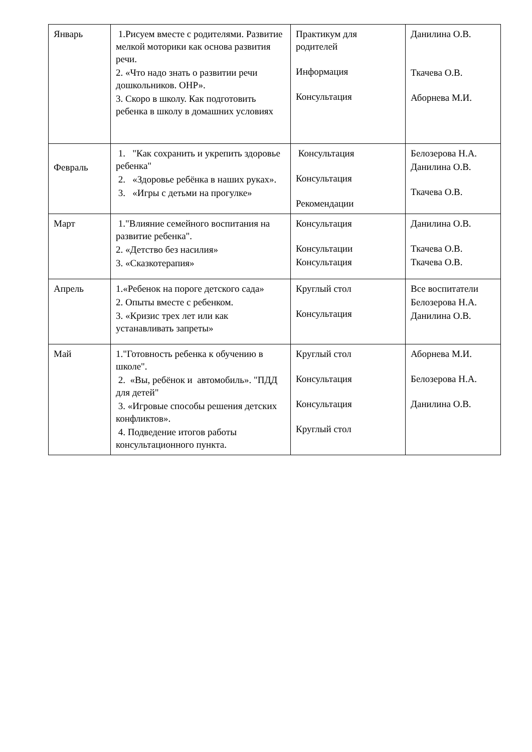| Январь | 1.Рисуем вместе с родителями. Развитие мелкой моторики как основа развития речи. 2. «Что надо знать о развитии речи дошкольников. ОНР». 3. Скоро в школу. Как подготовить ребенка в школу в домашних условиях | Практикум для родителей Информация Консультация | Данилина О.В. Ткачева О.В. Аборнева М.И. |
| Февраль | 1. "Как сохранить и укрепить здоровье ребенка" 2. «Здоровье ребёнка в наших руках». 3. «Игры с детьми на прогулке» | Консультация Консультация Рекомендации | Белозерова Н.А. Данилина О.В. Ткачева О.В. |
| Март | 1."Влияние семейного воспитания на развитие ребенка". 2. «Детство без насилия» 3. «Сказкотерапия» | Консультация Консультации Консультация | Данилина О.В. Ткачева О.В. Ткачева О.В. |
| Апрель | 1.«Ребенок на пороге детского сада» 2. Опыты вместе с ребенком. 3. «Кризис трех лет или как устанавливать запреты» | Круглый стол Консультация | Все воспитатели Белозерова Н.А. Данилина О.В. |
| Май | 1."Готовность ребенка к обучению в школе". 2. «Вы, ребёнок и автомобиль». "ПДД для детей" 3. «Игровые способы решения детских конфликтов». 4. Подведение итогов работы консультационного пункта. | Круглый стол Консультация Консультация Круглый стол | Аборнева М.И. Белозерова Н.А. Данилина О.В. |